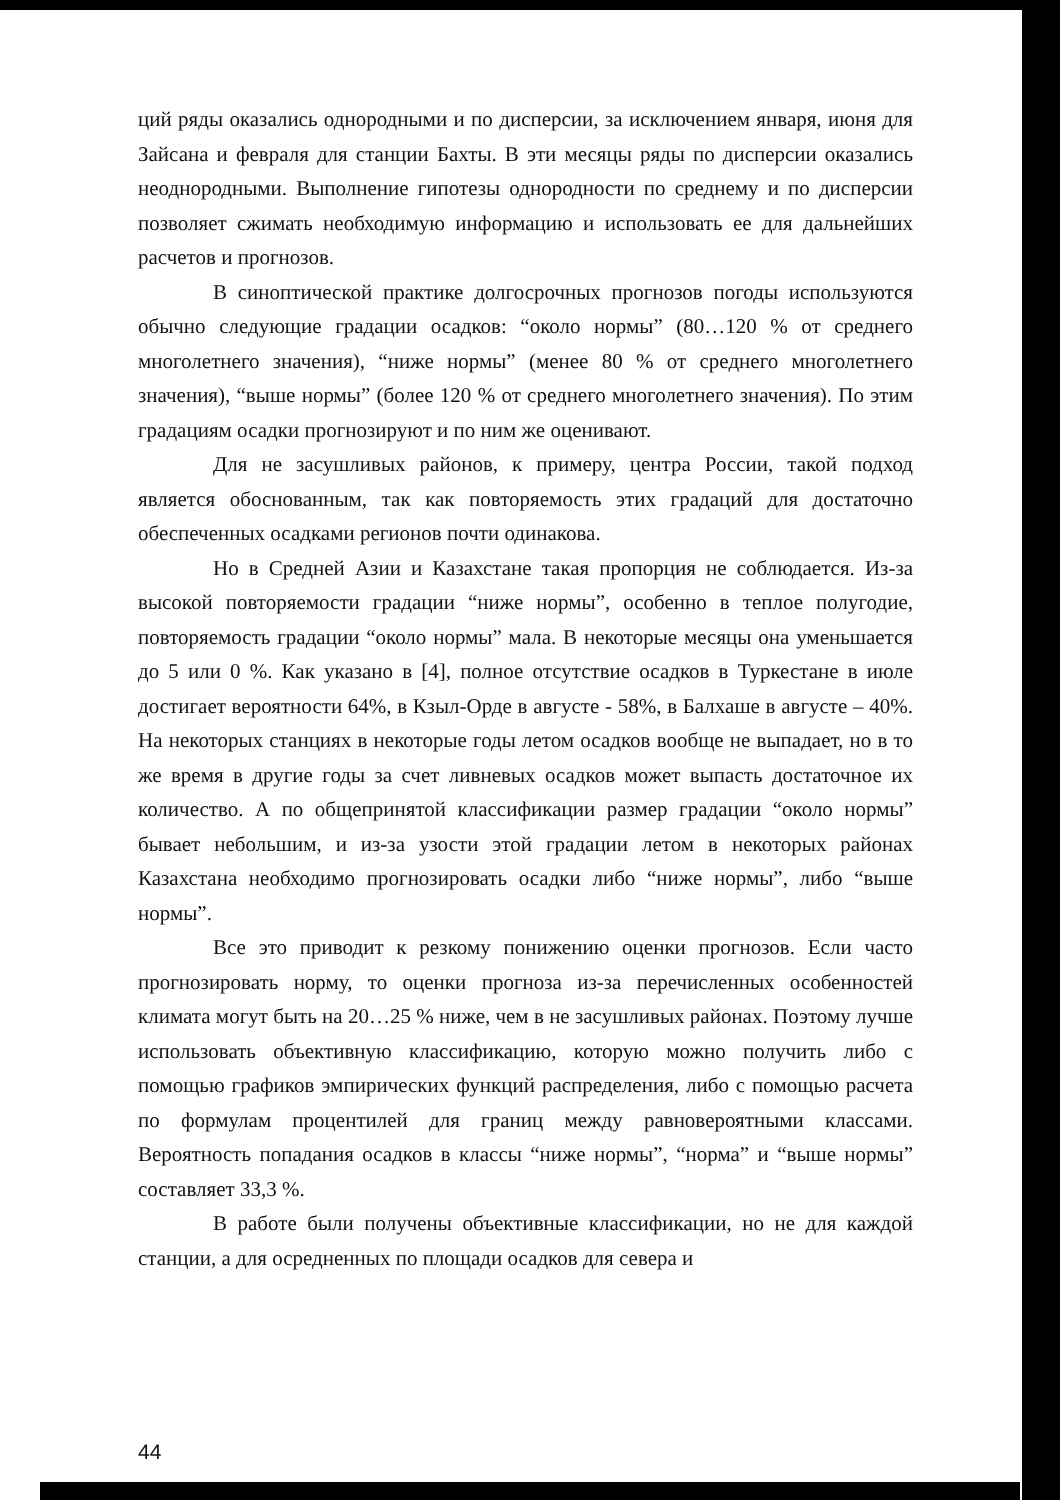ций ряды оказались однородными и по дисперсии, за исключением января, июня для Зайсана и февраля для станции Бахты. В эти месяцы ряды по дисперсии оказались неоднородными. Выполнение гипотезы однородности по среднему и по дисперсии позволяет сжимать необходимую информацию и использовать ее для дальнейших расчетов и прогнозов.
В синоптической практике долгосрочных прогнозов погоды используются обычно следующие градации осадков: “около нормы” (80…120 % от среднего многолетнего значения), “ниже нормы” (менее 80 % от среднего многолетнего значения), “выше нормы” (более 120 % от среднего многолетнего значения). По этим градациям осадки прогнозируют и по ним же оценивают.
Для не засушливых районов, к примеру, центра России, такой подход является обоснованным, так как повторяемость этих градаций для достаточно обеспеченных осадками регионов почти одинакова.
Но в Средней Азии и Казахстане такая пропорция не соблюдается. Из-за высокой повторяемости градации “ниже нормы”, особенно в теплое полугодие, повторяемость градации “около нормы” мала. В некоторые месяцы она уменьшается до 5 или 0 %. Как указано в [4], полное отсутствие осадков в Туркестане в июле достигает вероятности 64%, в Кзыл-Орде в августе - 58%, в Балхаше в августе – 40%. На некоторых станциях в некоторые годы летом осадков вообще не выпадает, но в то же время в другие годы за счет ливневых осадков может выпасть достаточное их количество. А по общепринятой классификации размер градации “около нормы” бывает небольшим, и из-за узости этой градации летом в некоторых районах Казахстана необходимо прогнозировать осадки либо “ниже нормы”, либо “выше нормы”.
Все это приводит к резкому понижению оценки прогнозов. Если часто прогнозировать норму, то оценки прогноза из-за перечисленных особенностей климата могут быть на 20…25 % ниже, чем в не засушливых районах. Поэтому лучше использовать объективную классификацию, которую можно получить либо с помощью графиков эмпирических функций распределения, либо с помощью расчета по формулам процентилей для границ между равновероятными классами. Вероятность попадания осадков в классы “ниже нормы”, “норма” и “выше нормы” составляет 33,3 %.
В работе были получены объективные классификации, но не для каждой станции, а для осредненных по площади осадков для севера и
44